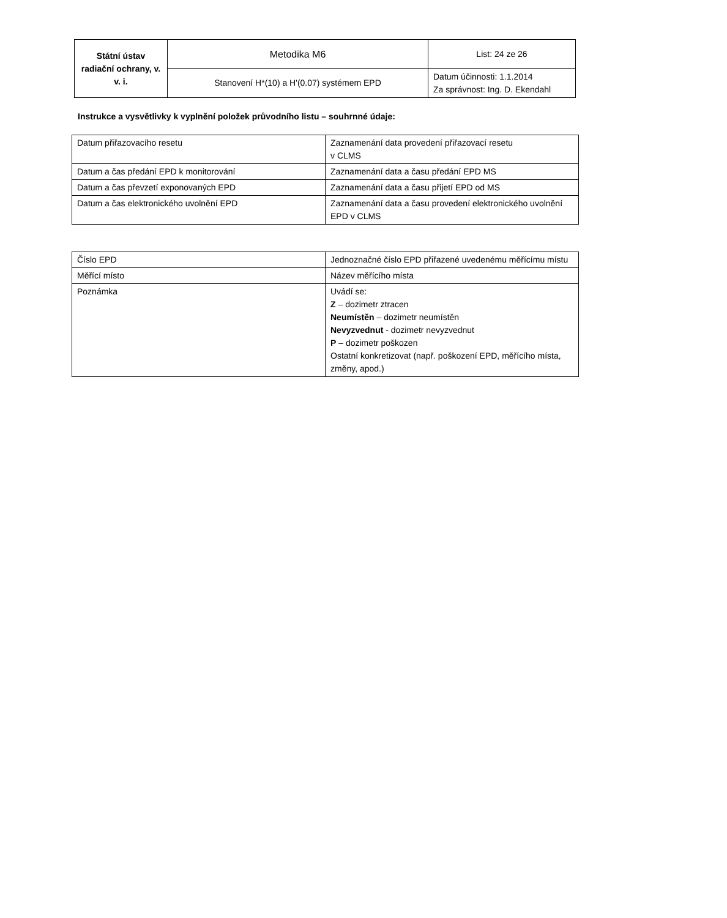| Státní ústav radiační ochrany, v. v. i. | Metodika M6 | List: 24 ze 26 |
| | Stanovení H*(10) a H'(0.07) systémem EPD | Datum účinnosti: 1.1.2014 Za správnost: Ing. D. Ekendahl |
Instrukce a vysvětlivky k vyplnění položek průvodního listu – souhrnné údaje:
| Datum přiřazovacího resetu | Zaznamenání data provedení přiřazovací resetu v CLMS |
| Datum a čas předání EPD k monitorování | Zaznamenání data a času předání EPD MS |
| Datum a čas převzetí exponovaných EPD | Zaznamenání data a času přijetí EPD od MS |
| Datum a čas elektronického uvolnění EPD | Zaznamenání data a času provedení elektronického uvolnění EPD v CLMS |
| Číslo EPD | Jednoznačné číslo EPD přiřazené uvedenému měřícímu místu |
| Měřící místo | Název měřícího místa |
| Poznámka | Uvádí se: Z – dozimetr ztracen Neumístěn – dozimetr neumístěn Nevyzvednut - dozimetr nevyzvednut P – dozimetr poškozen Ostatní konkretizovat (např. poškození EPD, měřícího místa, změny, apod.) |